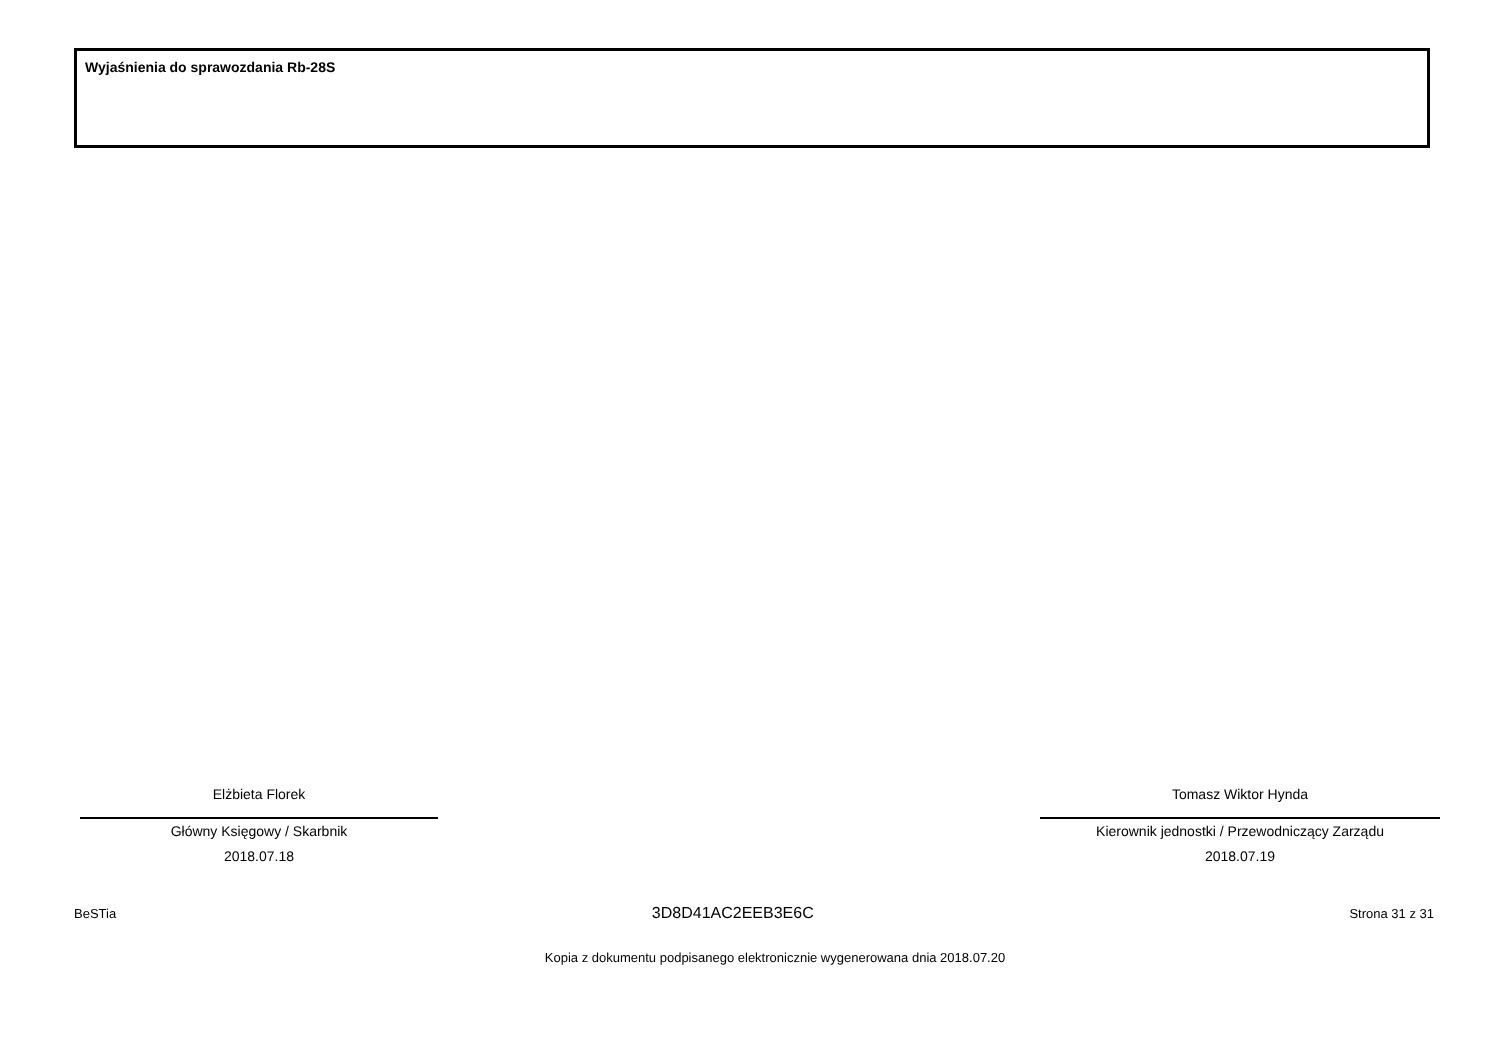Wyjaśnienia do sprawozdania Rb-28S
Elżbieta Florek
Główny Księgowy / Skarbnik
2018.07.18
Tomasz Wiktor Hynda
Kierownik jednostki / Przewodniczący Zarządu
2018.07.19
BeSTia 3D8D41AC2EEB3E6C Strona 31 z 31
Kopia z dokumentu podpisanego elektronicznie wygenerowana dnia 2018.07.20